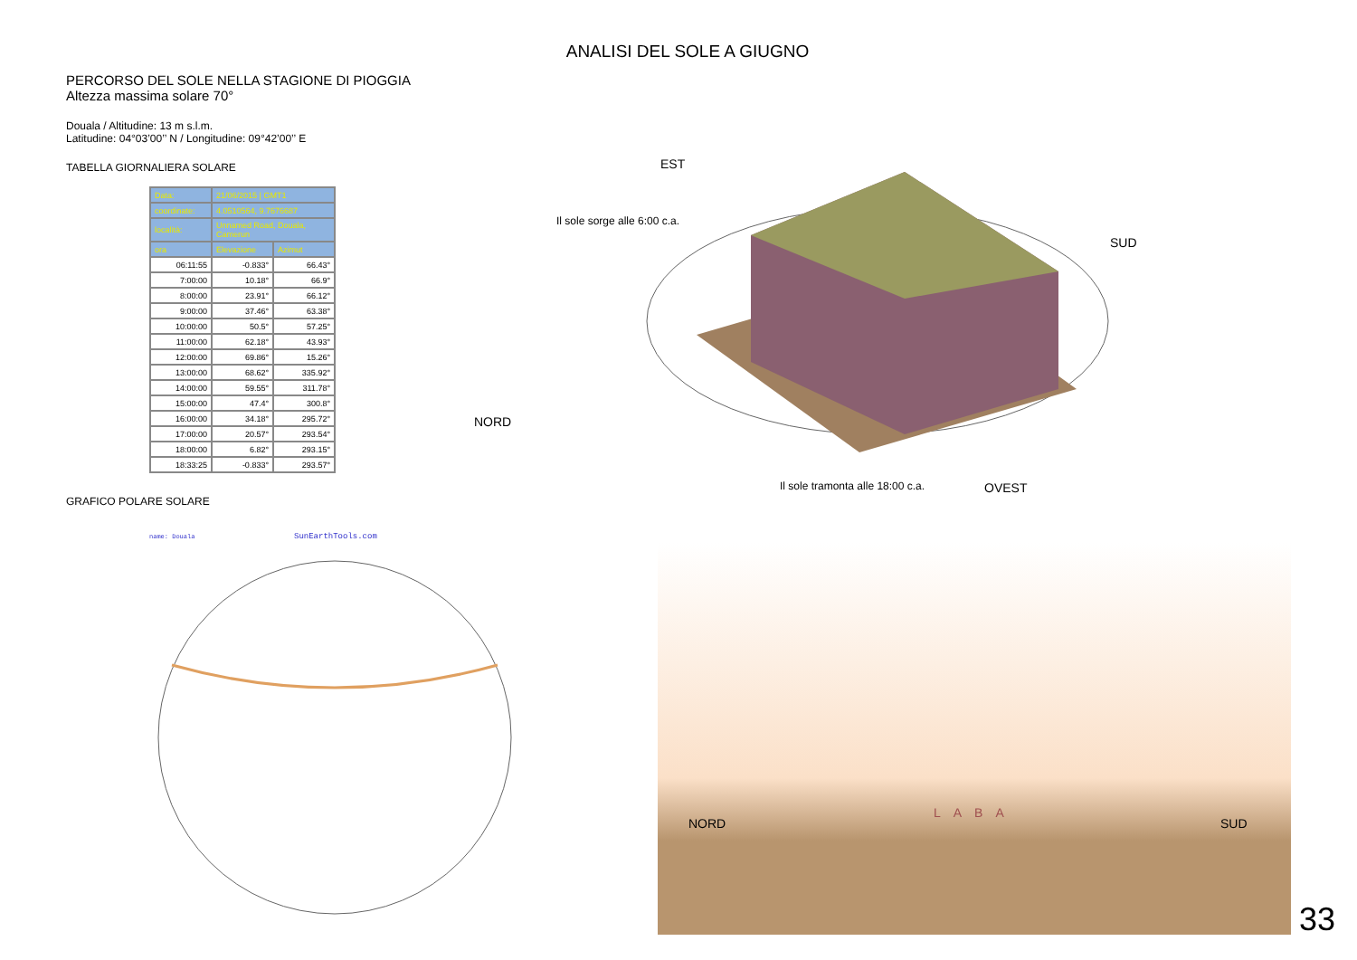ANALISI DEL SOLE A GIUGNO
PERCORSO DEL SOLE NELLA STAGIONE DI PIOGGIA
Altezza massima solare 70°
Douala / Altitudine: 13 m s.l.m.
Latitudine: 04°03’00’’ N / Longitudine: 09°42’00’’ E
TABELLA GIORNALIERA SOLARE
| Data: | 21/06/2015 / GMT1 | |
| coordinate: | 4.0510564, 9.7676687 | |
| località: | Unnamed Road, Douala, Camerun | |
| ora | Elevazione | Azimut |
| 06:11:55 | -0.833° | 66.43° |
| 7:00:00 | 10.18° | 66.9° |
| 8:00:00 | 23.91° | 66.12° |
| 9:00:00 | 37.46° | 63.38° |
| 10:00:00 | 50.5° | 57.25° |
| 11:00:00 | 62.18° | 43.93° |
| 12:00:00 | 69.86° | 15.26° |
| 13:00:00 | 68.62° | 335.92° |
| 14:00:00 | 59.55° | 311.78° |
| 15:00:00 | 47.4° | 300.8° |
| 16:00:00 | 34.18° | 295.72° |
| 17:00:00 | 20.57° | 293.54° |
| 18:00:00 | 6.82° | 293.15° |
| 18:33:25 | -0.833° | 293.57° |
GRAFICO POLARE SOLARE
SunEarthTools.com
name: Douala
EST
Il sole sorge alle 6:00 c.a.
SUD
NORD
Il sole tramonta alle 18:00 c.a.
OVEST
NORD SUD
LABA
33